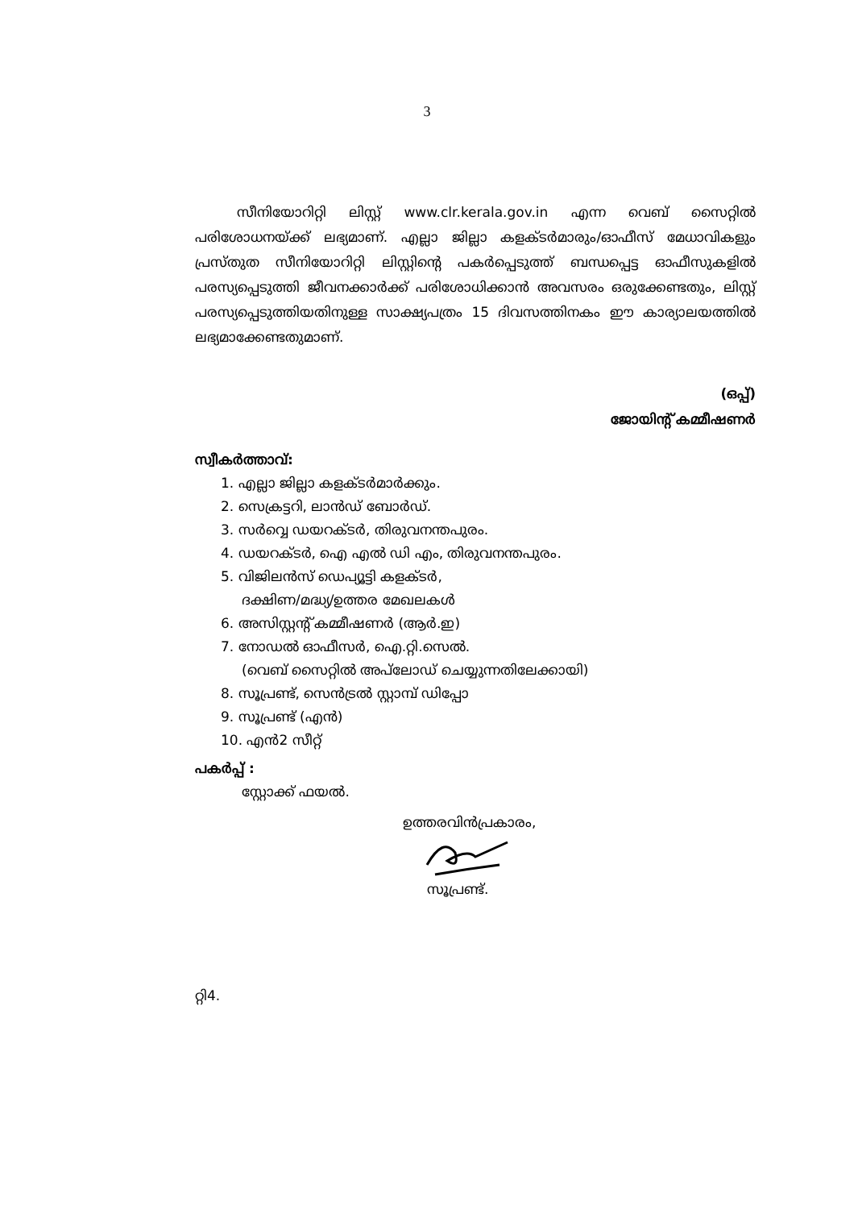3
സീനിയോറിറ്റി ലിസ്റ്റ് www.clr.kerala.gov.in എന്ന വെബ് സൈറ്റിൽ പരിശോധനയ്ക്ക് ലഭ്യമാണ്. എല്ലാ ജില്ലാ കളക്ടർമാരും/ഓഫീസ് മേധാവികളും പ്രസ്തുത സീനിയോറിറ്റി ലിസ്റ്റിന്റെ പകർപ്പെടുത്ത് ബന്ധപ്പെട്ട ഓഫീസുകളിൽ പരസ്യപ്പെടുത്തി ജീവനക്കാർക്ക് പരിശോധിക്കാൻ അവസരം ഒരുക്കേണ്ടതും, ലിസ്റ്റ് പരസ്യപ്പെടുത്തിയതിനുള്ള സാക്ഷ്യപത്രം 15 ദിവസത്തിനകം ഈ കാര്യാലയത്തിൽ ലഭ്യമാക്കേണ്ടതുമാണ്.
(ഒപ്പ്)
ജോയിന്റ് കമ്മീഷണർ
സ്വീകർത്താവ്:
1. എല്ലാ ജില്ലാ കളക്ടർമാർക്കും.
2. സെക്രട്ടറി, ലാൻഡ് ബോർഡ്.
3. സർവ്വെ ഡയറക്ടർ, തിരുവനന്തപുരം.
4. ഡയറക്ടർ, ഐ എൽ ഡി എം, തിരുവനന്തപുരം.
5. വിജിലൻസ് ഡെപ്യൂട്ടി കളക്ടർ,
ദക്ഷിണ/മദ്ധ്യ/ഉത്തര മേഖലകൾ
6. അസിസ്റ്റന്റ് കമ്മീഷണർ (ആർ.ഇ)
7. നോഡൽ ഓഫീസർ, ഐ.റ്റി.സെൽ.
(വെബ് സൈറ്റിൽ അപ്‌ലോഡ് ചെയ്യുന്നതിലേക്കായി)
8. സൂപ്രണ്ട്, സെൻട്രൽ സ്റ്റാമ്പ് ഡിപ്പോ
9. സൂപ്രണ്ട് (എൻ)
10. എൻ2 സീറ്റ്
പകർപ്പ് :
സ്റ്റോക്ക് ഫയൽ.
ഉത്തരവിൻപ്രകാരം,
സൂപ്രണ്ട്.
റ്റി4.